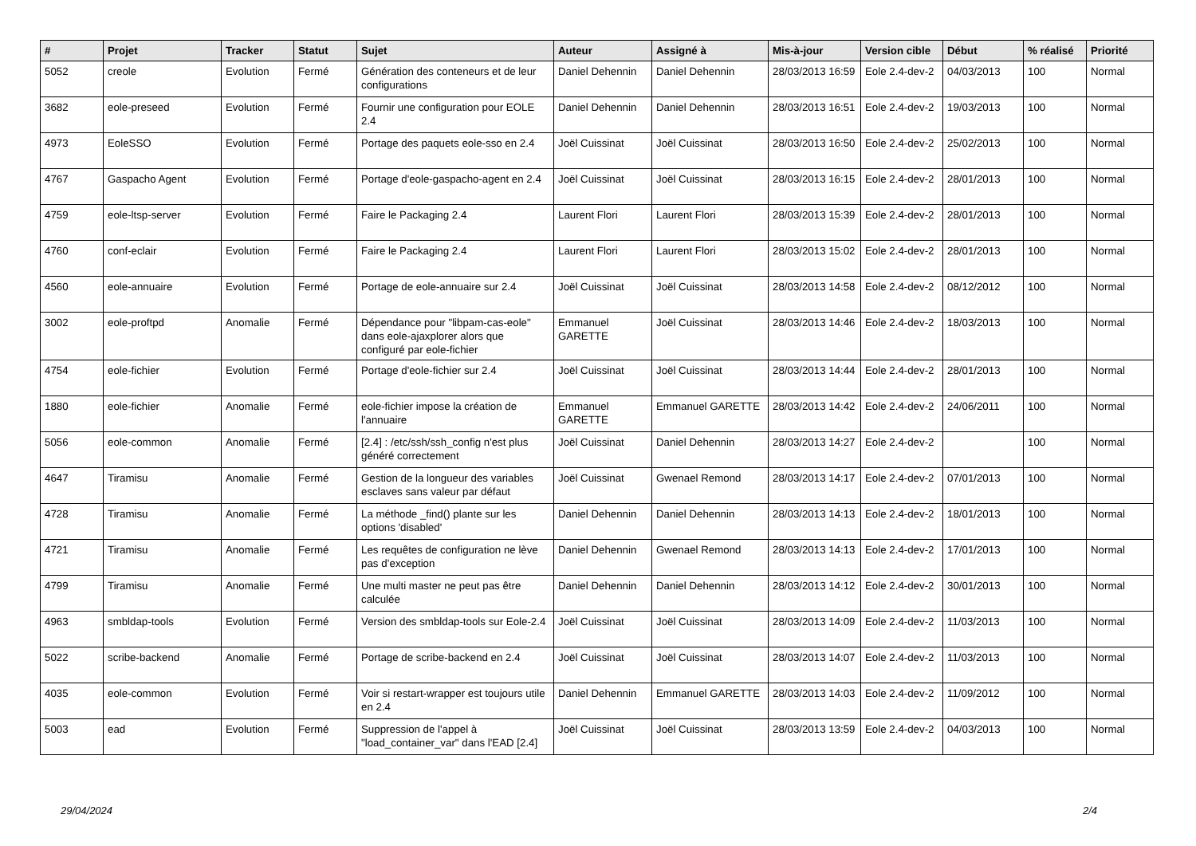| # | Projet | Tracker | Statut | Sujet | Auteur | Assigné à | Mis-à-jour | Version cible | Début | % réalisé | Priorité |
| --- | --- | --- | --- | --- | --- | --- | --- | --- | --- | --- | --- |
| 5052 | creole | Evolution | Fermé | Génération des conteneurs et de leur configurations | Daniel Dehennin | Daniel Dehennin | 28/03/2013 16:59 | Eole 2.4-dev-2 | 04/03/2013 | 100 | Normal |
| 3682 | eole-preseed | Evolution | Fermé | Fournir une configuration pour EOLE 2.4 | Daniel Dehennin | Daniel Dehennin | 28/03/2013 16:51 | Eole 2.4-dev-2 | 19/03/2013 | 100 | Normal |
| 4973 | EoleSSO | Evolution | Fermé | Portage des paquets eole-sso en 2.4 | Joël Cuissinat | Joël Cuissinat | 28/03/2013 16:50 | Eole 2.4-dev-2 | 25/02/2013 | 100 | Normal |
| 4767 | Gaspacho Agent | Evolution | Fermé | Portage d'eole-gaspacho-agent en 2.4 | Joël Cuissinat | Joël Cuissinat | 28/03/2013 16:15 | Eole 2.4-dev-2 | 28/01/2013 | 100 | Normal |
| 4759 | eole-ltsp-server | Evolution | Fermé | Faire le Packaging 2.4 | Laurent Flori | Laurent Flori | 28/03/2013 15:39 | Eole 2.4-dev-2 | 28/01/2013 | 100 | Normal |
| 4760 | conf-eclair | Evolution | Fermé | Faire le Packaging 2.4 | Laurent Flori | Laurent Flori | 28/03/2013 15:02 | Eole 2.4-dev-2 | 28/01/2013 | 100 | Normal |
| 4560 | eole-annuaire | Evolution | Fermé | Portage de eole-annuaire sur 2.4 | Joël Cuissinat | Joël Cuissinat | 28/03/2013 14:58 | Eole 2.4-dev-2 | 08/12/2012 | 100 | Normal |
| 3002 | eole-proftpd | Anomalie | Fermé | Dépendance pour "libpam-cas-eole" dans eole-ajaxplorer alors que configuré par eole-fichier | Emmanuel GARETTE | Joël Cuissinat | 28/03/2013 14:46 | Eole 2.4-dev-2 | 18/03/2013 | 100 | Normal |
| 4754 | eole-fichier | Evolution | Fermé | Portage d'eole-fichier sur 2.4 | Joël Cuissinat | Joël Cuissinat | 28/03/2013 14:44 | Eole 2.4-dev-2 | 28/01/2013 | 100 | Normal |
| 1880 | eole-fichier | Anomalie | Fermé | eole-fichier impose la création de l'annuaire | Emmanuel GARETTE | Emmanuel GARETTE | 28/03/2013 14:42 | Eole 2.4-dev-2 | 24/06/2011 | 100 | Normal |
| 5056 | eole-common | Anomalie | Fermé | [2.4] : /etc/ssh/ssh_config n'est plus généré correctement | Joël Cuissinat | Daniel Dehennin | 28/03/2013 14:27 | Eole 2.4-dev-2 | | 100 | Normal |
| 4647 | Tiramisu | Anomalie | Fermé | Gestion de la longueur des variables esclaves sans valeur par défaut | Joël Cuissinat | Gwenael Remond | 28/03/2013 14:17 | Eole 2.4-dev-2 | 07/01/2013 | 100 | Normal |
| 4728 | Tiramisu | Anomalie | Fermé | La méthode _find() plante sur les options 'disabled' | Daniel Dehennin | Daniel Dehennin | 28/03/2013 14:13 | Eole 2.4-dev-2 | 18/01/2013 | 100 | Normal |
| 4721 | Tiramisu | Anomalie | Fermé | Les requêtes de configuration ne lève pas d’exception | Daniel Dehennin | Gwenael Remond | 28/03/2013 14:13 | Eole 2.4-dev-2 | 17/01/2013 | 100 | Normal |
| 4799 | Tiramisu | Anomalie | Fermé | Une multi master ne peut pas être calculée | Daniel Dehennin | Daniel Dehennin | 28/03/2013 14:12 | Eole 2.4-dev-2 | 30/01/2013 | 100 | Normal |
| 4963 | smbldap-tools | Evolution | Fermé | Version des smbldap-tools sur Eole-2.4 | Joël Cuissinat | Joël Cuissinat | 28/03/2013 14:09 | Eole 2.4-dev-2 | 11/03/2013 | 100 | Normal |
| 5022 | scribe-backend | Anomalie | Fermé | Portage de scribe-backend en 2.4 | Joël Cuissinat | Joël Cuissinat | 28/03/2013 14:07 | Eole 2.4-dev-2 | 11/03/2013 | 100 | Normal |
| 4035 | eole-common | Evolution | Fermé | Voir si restart-wrapper est toujours utile en 2.4 | Daniel Dehennin | Emmanuel GARETTE | 28/03/2013 14:03 | Eole 2.4-dev-2 | 11/09/2012 | 100 | Normal |
| 5003 | ead | Evolution | Fermé | Suppression de l'appel à "load_container_var" dans l'EAD [2.4] | Joël Cuissinat | Joël Cuissinat | 28/03/2013 13:59 | Eole 2.4-dev-2 | 04/03/2013 | 100 | Normal |
29/04/2024 2/4